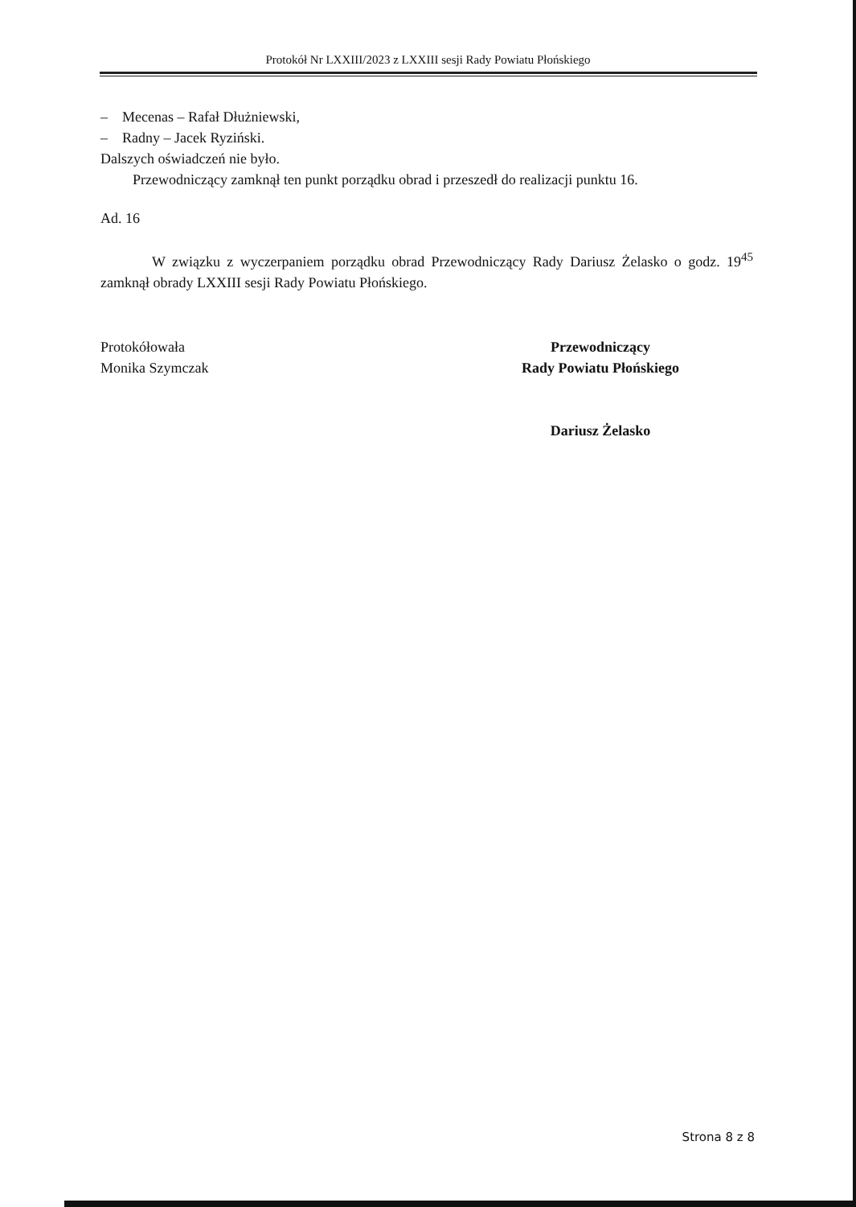Protokół Nr LXXIII/2023 z LXXIII sesji Rady Powiatu Płońskiego
– Mecenas – Rafał Dłużniewski,
– Radny – Jacek Ryziński.
Dalszych oświadczeń nie było.
Przewodniczący zamknął ten punkt porządku obrad i przeszedł do realizacji punktu 16.
Ad. 16
W związku z wyczerpaniem porządku obrad Przewodniczący Rady Dariusz Żelasko o godz. 19<sup>45</sup> zamknął obrady LXXIII sesji Rady Powiatu Płońskiego.
Protokółowała
Monika Szymczak
Przewodniczący
Rady Powiatu Płońskiego
Dariusz Żelasko
Strona 8 z 8